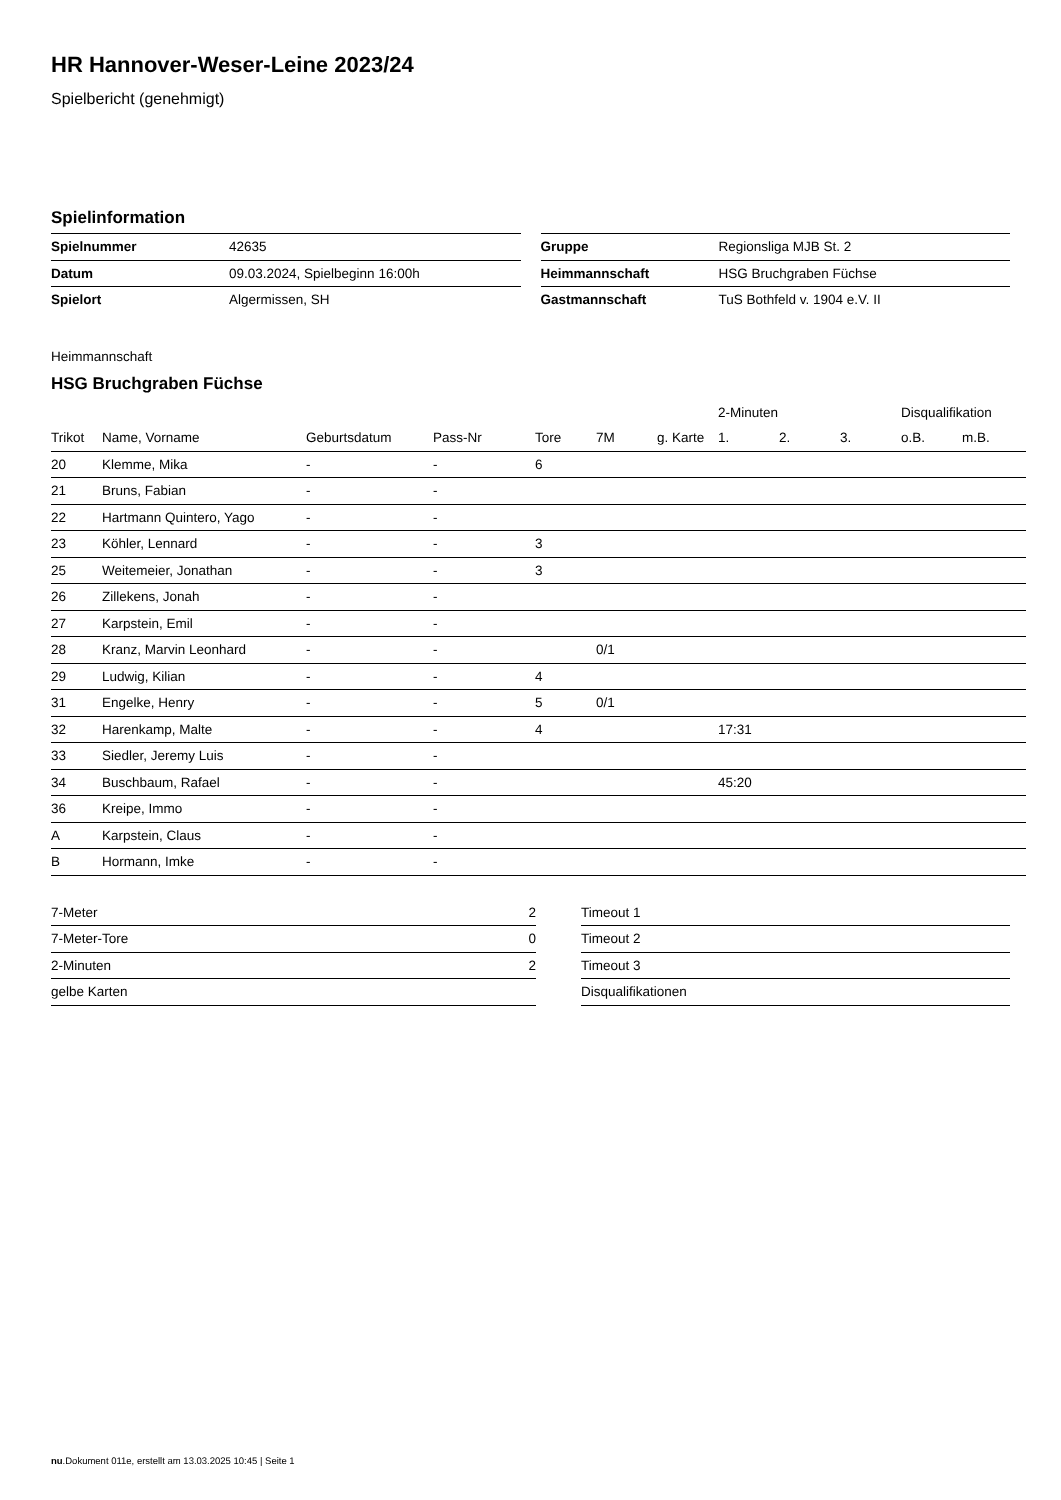HR Hannover-Weser-Leine 2023/24
Spielbericht (genehmigt)
Spielinformation
| Spielnummer | 42635 |
| Datum | 09.03.2024, Spielbeginn 16:00h |
| Spielort | Algermissen, SH |
| Gruppe | Regionsliga MJB St. 2 |
| Heimmannschaft | HSG Bruchgraben Füchse |
| Gastmannschaft | TuS Bothfeld v. 1904 e.V. II |
Heimmannschaft
HSG Bruchgraben Füchse
| | | | | | | | 2-Minuten | | | Disqualifikation | |
| --- | --- | --- | --- | --- | --- | --- | --- | --- | --- | --- | --- |
| Trikot | Name, Vorname | Geburtsdatum | Pass-Nr | Tore | 7M | g. Karte | 1. | 2. | 3. | o.B. | m.B. |
| 20 | Klemme, Mika | - | - | 6 | | | | | | | |
| 21 | Bruns, Fabian | - | - | | | | | | | | |
| 22 | Hartmann Quintero, Yago | - | - | | | | | | | | |
| 23 | Köhler, Lennard | - | - | 3 | | | | | | | |
| 25 | Weitemeier, Jonathan | - | - | 3 | | | | | | | |
| 26 | Zillekens, Jonah | - | - | | | | | | | | |
| 27 | Karpstein, Emil | - | - | | | | | | | | |
| 28 | Kranz, Marvin Leonhard | - | - | | 0/1 | | | | | | |
| 29 | Ludwig, Kilian | - | - | 4 | | | | | | | |
| 31 | Engelke, Henry | - | - | 5 | 0/1 | | | | | | |
| 32 | Harenkamp, Malte | - | - | 4 | | | 17:31 | | | | |
| 33 | Siedler, Jeremy Luis | - | - | | | | | | | | |
| 34 | Buschbaum, Rafael | - | - | | | | 45:20 | | | | |
| 36 | Kreipe, Immo | - | - | | | | | | | | |
| A | Karpstein, Claus | - | - | | | | | | | | |
| B | Hormann, Imke | - | - | | | | | | | | |
| 7-Meter | 2 |
| 7-Meter-Tore | 0 |
| 2-Minuten | 2 |
| gelbe Karten | |
| Timeout 1 |
| Timeout 2 |
| Timeout 3 |
| Disqualifikationen |
nu.Dokument 011e, erstellt am 13.03.2025 10:45 | Seite 1